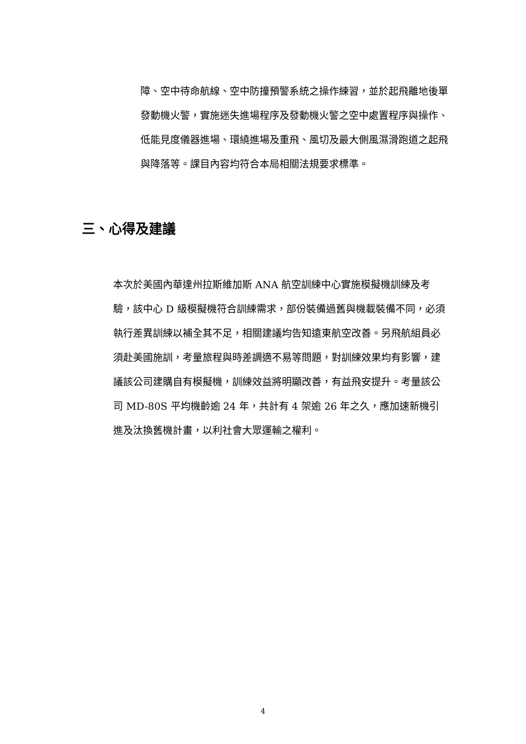障、空中待命航線、空中防撞預警系統之操作練習，並於起飛離地後單發動機火警，實施迷失進場程序及發動機火警之空中處置程序與操作、低能見度儀器進場、環繞進場及重飛、風切及最大側風濕滑跑道之起飛與降落等。課目內容均符合本局相關法規要求標準。
三、心得及建議
本次於美國內華達州拉斯維加斯 ANA 航空訓練中心實施模擬機訓練及考驗，該中心 D 級模擬機符合訓練需求，部份裝備過舊與機載裝備不同，必須執行差異訓練以補全其不足，相關建議均告知遠東航空改善。另飛航組員必須赴美國施訓，考量旅程與時差調適不易等問題，對訓練效果均有影響，建議該公司建購自有模擬機，訓練效益將明顯改善，有益飛安提升。考量該公司 MD-80S 平均機齡逾 24 年，共計有 4 架逾 26 年之久，應加速新機引進及汰換舊機計畫，以利社會大眾運輸之權利。
4